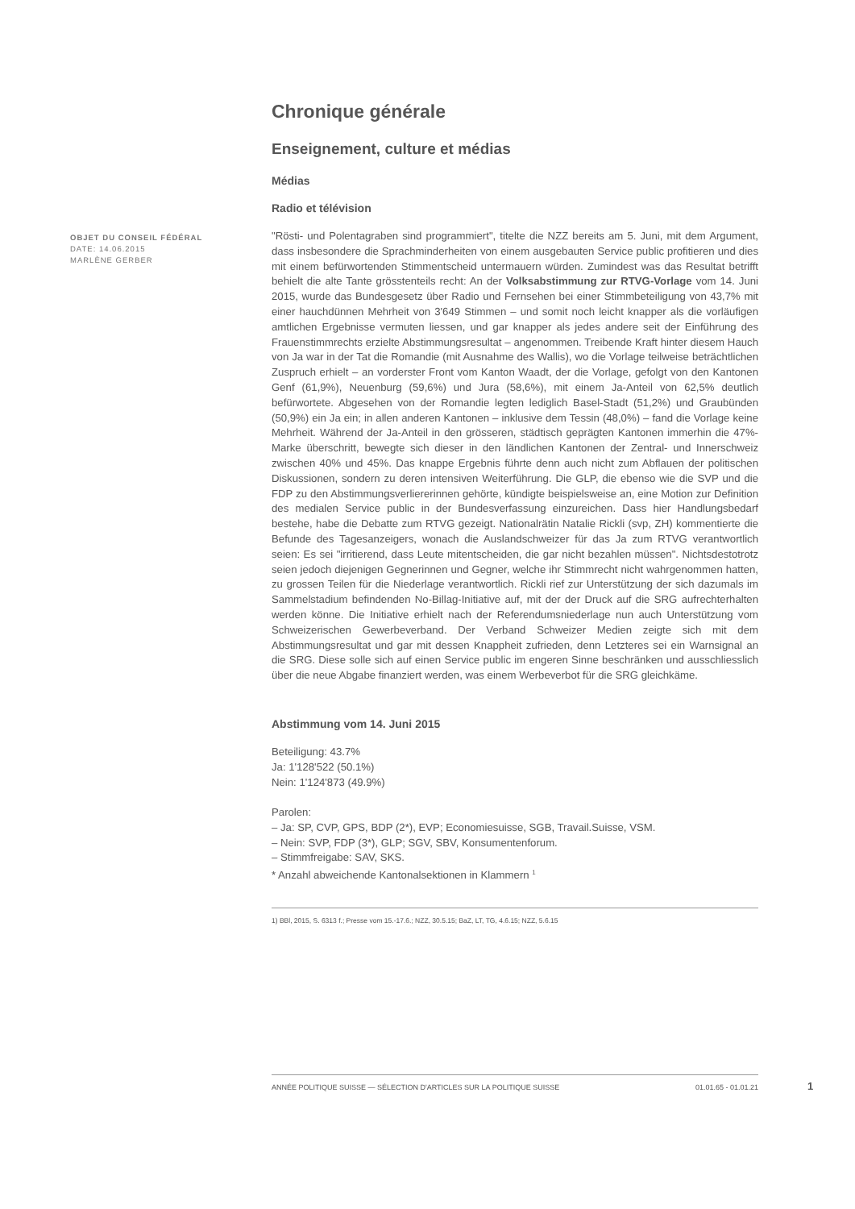OBJET DU CONSEIL FÉDÉRAL
DATE: 14.06.2015
MARLÈNE GERBER
Chronique générale
Enseignement, culture et médias
Médias
Radio et télévision
"Rösti- und Polentagraben sind programmiert", titelte die NZZ bereits am 5. Juni, mit dem Argument, dass insbesondere die Sprachminderheiten von einem ausgebauten Service public profitieren und dies mit einem befürwortenden Stimmentscheid untermauern würden. Zumindest was das Resultat betrifft behielt die alte Tante grösstenteils recht: An der Volksabstimmung zur RTVG-Vorlage vom 14. Juni 2015, wurde das Bundesgesetz über Radio und Fernsehen bei einer Stimmbeteiligung von 43,7% mit einer hauchdünnen Mehrheit von 3'649 Stimmen – und somit noch leicht knapper als die vorläufigen amtlichen Ergebnisse vermuten liessen, und gar knapper als jedes andere seit der Einführung des Frauenstimmrechts erzielte Abstimmungsresultat – angenommen. Treibende Kraft hinter diesem Hauch von Ja war in der Tat die Romandie (mit Ausnahme des Wallis), wo die Vorlage teilweise beträchtlichen Zuspruch erhielt – an vorderster Front vom Kanton Waadt, der die Vorlage, gefolgt von den Kantonen Genf (61,9%), Neuenburg (59,6%) und Jura (58,6%), mit einem Ja-Anteil von 62,5% deutlich befürwortete. Abgesehen von der Romandie legten lediglich Basel-Stadt (51,2%) und Graubünden (50,9%) ein Ja ein; in allen anderen Kantonen – inklusive dem Tessin (48,0%) – fand die Vorlage keine Mehrheit. Während der Ja-Anteil in den grösseren, städtisch geprägten Kantonen immerhin die 47%-Marke überschritt, bewegte sich dieser in den ländlichen Kantonen der Zentral- und Innerschweiz zwischen 40% und 45%. Das knappe Ergebnis führte denn auch nicht zum Abflauen der politischen Diskussionen, sondern zu deren intensiven Weiterführung. Die GLP, die ebenso wie die SVP und die FDP zu den Abstimmungsverliererinnen gehörte, kündigte beispielsweise an, eine Motion zur Definition des medialen Service public in der Bundesverfassung einzureichen. Dass hier Handlungsbedarf bestehe, habe die Debatte zum RTVG gezeigt. Nationalrätin Natalie Rickli (svp, ZH) kommentierte die Befunde des Tagesanzeigers, wonach die Auslandschweizer für das Ja zum RTVG verantwortlich seien: Es sei "irritierend, dass Leute mitentscheiden, die gar nicht bezahlen müssen". Nichtsdestotrotz seien jedoch diejenigen Gegnerinnen und Gegner, welche ihr Stimmrecht nicht wahrgenommen hatten, zu grossen Teilen für die Niederlage verantwortlich. Rickli rief zur Unterstützung der sich dazumals im Sammelstadium befindenden No-Billag-Initiative auf, mit der der Druck auf die SRG aufrechterhalten werden könne. Die Initiative erhielt nach der Referendumsniederlage nun auch Unterstützung vom Schweizerischen Gewerbeverband. Der Verband Schweizer Medien zeigte sich mit dem Abstimmungsresultat und gar mit dessen Knappheit zufrieden, denn Letzteres sei ein Warnsignal an die SRG. Diese solle sich auf einen Service public im engeren Sinne beschränken und ausschliesslich über die neue Abgabe finanziert werden, was einem Werbeverbot für die SRG gleichkäme.
Abstimmung vom 14. Juni 2015
Beteiligung: 43.7%
Ja: 1'128'522 (50.1%)
Nein: 1'124'873 (49.9%)
Parolen:
– Ja: SP, CVP, GPS, BDP (2*), EVP; Economiesuisse, SGB, Travail.Suisse, VSM.
– Nein: SVP, FDP (3*), GLP; SGV, SBV, Konsumentenforum.
– Stimmfreigabe: SAV, SKS.
* Anzahl abweichende Kantonalsektionen in Klammern <sup>1</sup>
1) BBl, 2015, S. 6313 f.; Presse vom 15.-17.6.; NZZ, 30.5.15; BaZ, LT, TG, 4.6.15; NZZ, 5.6.15
ANNÉE POLITIQUE SUISSE — SÉLECTION D'ARTICLES SUR LA POLITIQUE SUISSE 01.01.65 - 01.01.21
1